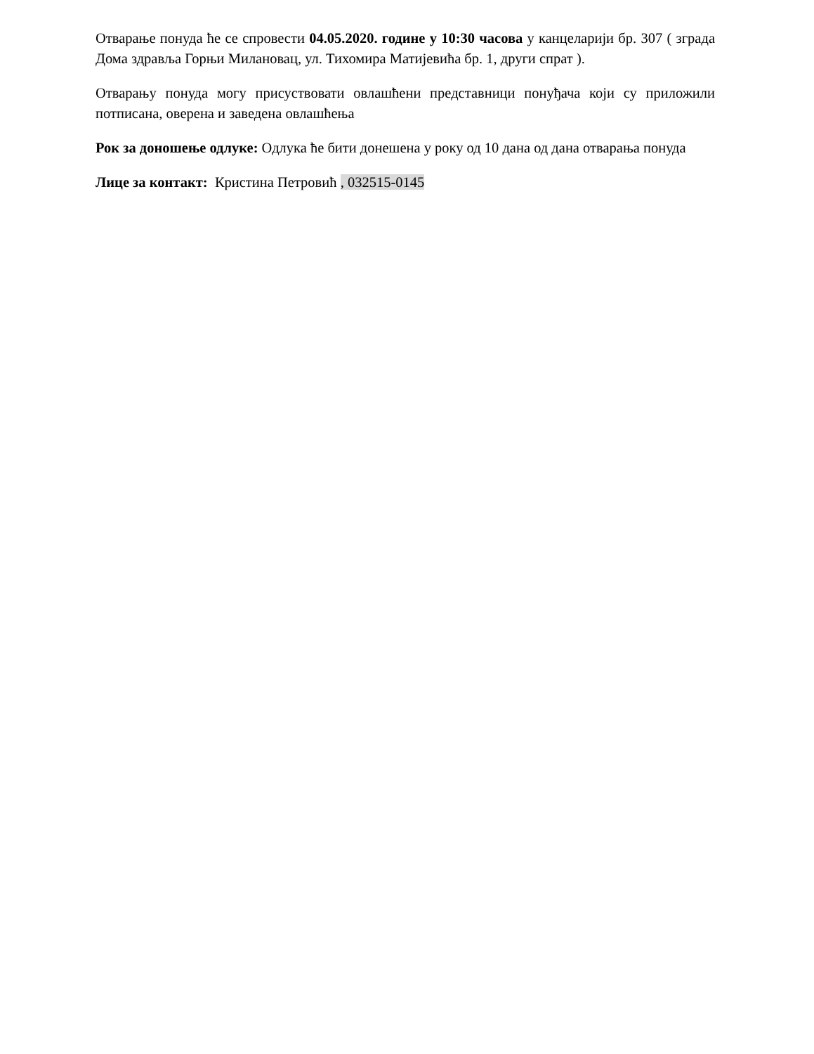Отварање понуда ће се спровести 04.05.2020. године у 10:30 часова у канцеларији бр. 307 ( зграда Дома здравља Горњи Милановац, ул. Тихомира Матијевића бр. 1, други спрат ).
Отварању понуда могу присуствовати овлашћени представници понуђача који су приложили потписана, оверена и заведена овлашћења
Рок за доношење одлуке: Одлука ће бити донешена у року од 10 дана од дана отварања понуда
Лице за контакт: Кристина Петровић , 032515-0145